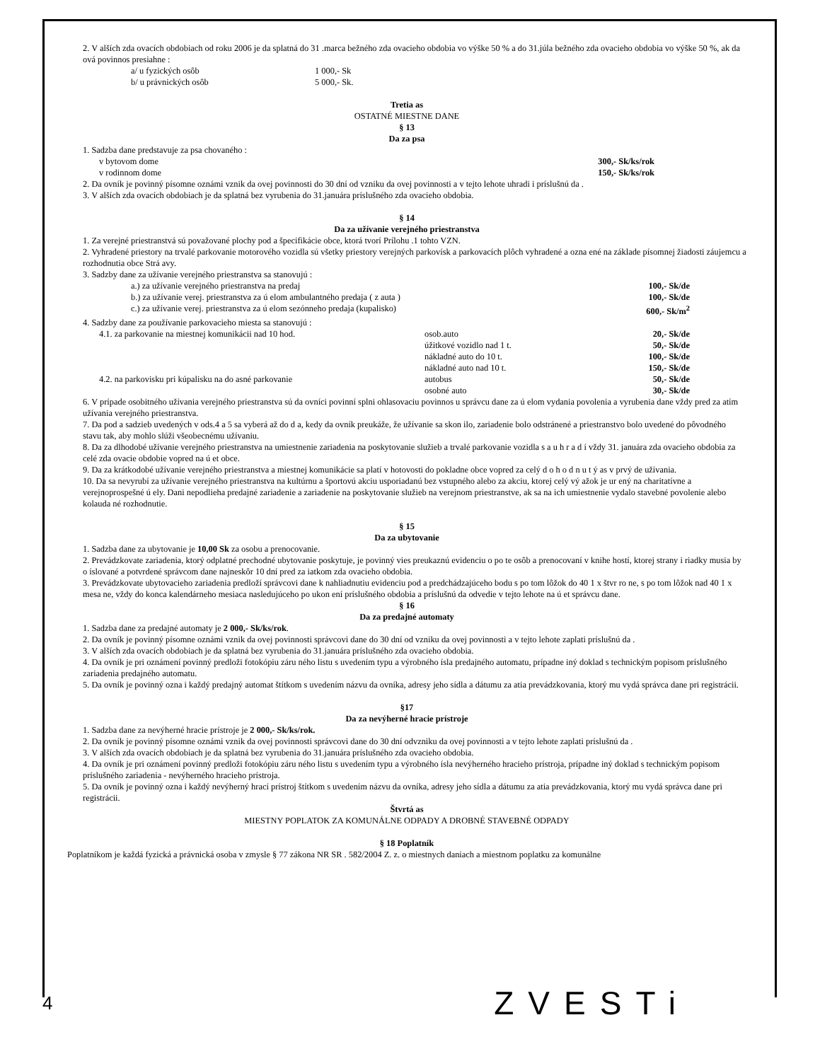2. V alších zda ovacích obdobiach od roku 2006 je da splatná do 31 .marca bežného zda ovacieho obdobia vo výške 50 % a do 31.júla bežného zda ovacieho obdobia vo výške 50 %, ak da ová povinnos presiahne :
a/ u fyzických osôb 1 000,- Sk
b/ u právnických osôb 5 000,- Sk.
Tretia as
OSTATNÉ MIESTNE DANE
§ 13
Da za psa
1. Sadzba dane predstavuje za psa chovaného :
v bytovom dome 300,- Sk/ks/rok
v rodinnom dome 150,- Sk/ks/rok
2. Da ovník je povinný písomne oznámi vznik da ovej povinnosti do 30 dní od vzniku da ovej povinnosti a v tejto lehote uhradi i príslušnú da .
3. V alších zda ovacích obdobiach je da splatná bez vyrubenia do 31.januára príslušného zda ovacieho obdobia.
§ 14
Da za užívanie verejného priestranstva
1. Za verejné priestranstvá sú považované plochy pod a špecifikácie obce, ktorá tvorí Prílohu .1 tohto VZN.
2. Vyhradené priestory na trvalé parkovanie motorového vozidla sú všetky priestory verejných parkovísk a parkovacích plôch vyhradené a ozna ené na základe písomnej žiadosti záujemcu a rozhodnutia obce Strá avy.
3. Sadzby dane za užívanie verejného priestranstva sa stanovujú :
a.) za užívanie verejného priestranstva na predaj 100,- Sk/de
b.) za užívanie verej. priestranstva za ú elom ambulantného predaja ( z auta ) 100,- Sk/de
c.) za užívanie verej. priestranstva za ú elom sezónneho predaja (kupalisko) 600,- Sk/m<sup>2</sup>
4. Sadzby dane za používanie parkovacieho miesta sa stanovujú :
4.1. za parkovanie na miestnej komunikácii nad 10 hod. osob.auto 20,- Sk/de
úžitkové vozidlo nad 1 t. 50,- Sk/de
nákladné auto do 10 t. 100,- Sk/de
nákladné auto nad 10 t. 150,- Sk/de
4.2. na parkovisku pri kúpalisku na do asné parkovanie autobus 50,- Sk/de
osobné auto 30,- Sk/de
6. V prípade osobitného užívania verejného priestranstva sú da ovníci povinní splni ohlasovaciu povinnos u správcu dane za ú elom vydania povolenia a vyrubenia dane vždy pred za atím užívania verejného priestranstva.
7. Da pod a sadzieb uvedených v ods.4 a 5 sa vyberá až do d a, kedy da ovník preukáže, že užívanie sa skon ilo, zariadenie bolo odstránené a priestranstvo bolo uvedené do pôvodného stavu tak, aby mohlo slúži všeobecnému užívaniu.
8. Da za dlhodobé užívanie verejného priestranstva na umiestnenie zariadenia na poskytovanie služieb a trvalé parkovanie vozidla s a u h r a d í vždy 31. januára zda ovacieho obdobia za celé zda ovacie obdobie vopred na ú et obce.
9. Da za krátkodobé užívanie verejného priestranstva a miestnej komunikácie sa platí v hotovosti do pokladne obce vopred za celý d o h o d n u t ý as v prvý de užívania.
10. Da sa nevyrubí za užívanie verejného priestranstva na kultúrnu a športovú akciu usporiadanú bez vstupného alebo za akciu, ktorej celý vý ažok je ur ený na charitatívne a verejnoprospešné ú ely. Dani nepodlieha predajné zariadenie a zariadenie na poskytovanie služieb na verejnom priestranstve, ak sa na ich umiestnenie vydalo stavebné povolenie alebo kolauda né rozhodnutie.
§ 15
Da za ubytovanie
1. Sadzba dane za ubytovanie je 10,00 Sk za osobu a prenocovanie.
2. Prevádzkovate zariadenia, ktorý odplatné prechodné ubytovanie poskytuje, je povinný vies preukaznú evidenciu o po te osôb a prenocovaní v knihe hostí, ktorej strany i riadky musia by o íslované a potvrdené správcom dane najneskôr 10 dní pred za iatkom zda ovacieho obdobia.
3. Prevádzkovate ubytovacieho zariadenia predloží správcovi dane k nahliadnutiu evidenciu pod a predchádzajúceho bodu s po tom lôžok do 40 1 x štvr ro ne, s po tom lôžok nad 40 1 x mesa ne, vždy do konca kalendárneho mesiaca nasledujúceho po ukon ení príslušného obdobia a príslušnú da odvedie v tejto lehote na ú et správcu dane.
§ 16
Da za predajné automaty
1. Sadzba dane za predajné automaty je 2 000,- Sk/ks/rok.
2. Da ovník je povinný písomne oznámi vznik da ovej povinnosti správcovi dane do 30 dní od vzniku da ovej povinnosti a v tejto lehote zaplati príslušnú da .
3. V alších zda ovacích obdobiach je da splatná bez vyrubenia do 31.januára príslušného zda ovacieho obdobia.
4. Da ovník je pri oznámení povinný predloži fotokópiu záru ného listu s uvedením typu a výrobného ísla predajného automatu, prípadne iný doklad s technickým popisom príslušného zariadenia predajného automatu.
5. Da ovník je povinný ozna i každý predajný automat štítkom s uvedením názvu da ovníka, adresy jeho sídla a dátumu za atia prevádzkovania, ktorý mu vydá správca dane pri registrácii.
§17
Da za nevýherné hracie prístroje
1. Sadzba dane za nevýherné hracie prístroje je 2 000,- Sk/ks/rok.
2. Da ovník je povinný písomne oznámi vznik da ovej povinnosti správcovi dane do 30 dní odvzniku da ovej povinnosti a v tejto lehote zaplati príslušnú da .
3. V alších zda ovacích obdobiach je da splatná bez vyrubenia do 31.januára príslušného zda ovacieho obdobia.
4. Da ovník je pri oznámení povinný predloži fotokópiu záru ného listu s uvedením typu a výrobného ísla nevýherného hracieho prístroja, prípadne iný doklad s technickým popisom príslušného zariadenia - nevýherného hracieho prístroja.
5. Da ovník je povinný ozna i každý nevýherný hrací prístroj štítkom s uvedením názvu da ovníka, adresy jeho sídla a dátumu za atia prevádzkovania, ktorý mu vydá správca dane pri registrácii.
Štvrtá as
MIESTNY POPLATOK ZA KOMUNÁLNE ODPADY A DROBNÉ STAVEBNÉ ODPADY
§ 18 Poplatník
Poplatníkom je každá fyzická a právnická osoba v zmysle § 77 zákona NR SR . 582/2004 Z. z. o miestnych daniach a miestnom poplatku za komunálne
4 ZVESTi